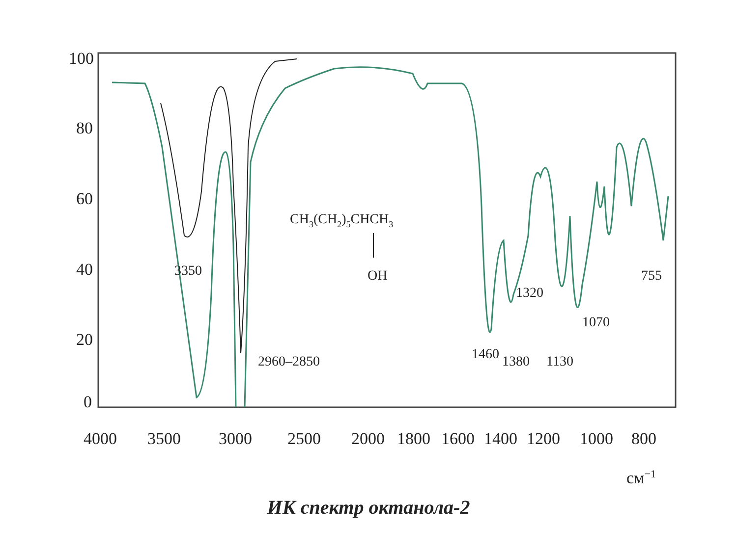100
80
60
40
20
0
4000
3500
3000
2500
2000
1800
1600
1400
1200
1000
800
см−1
3350
2960–2850
CH3(CH2)5CHCH3
OH
1320
755
1070
1460
1380
1130
ИК спектр октанола-2